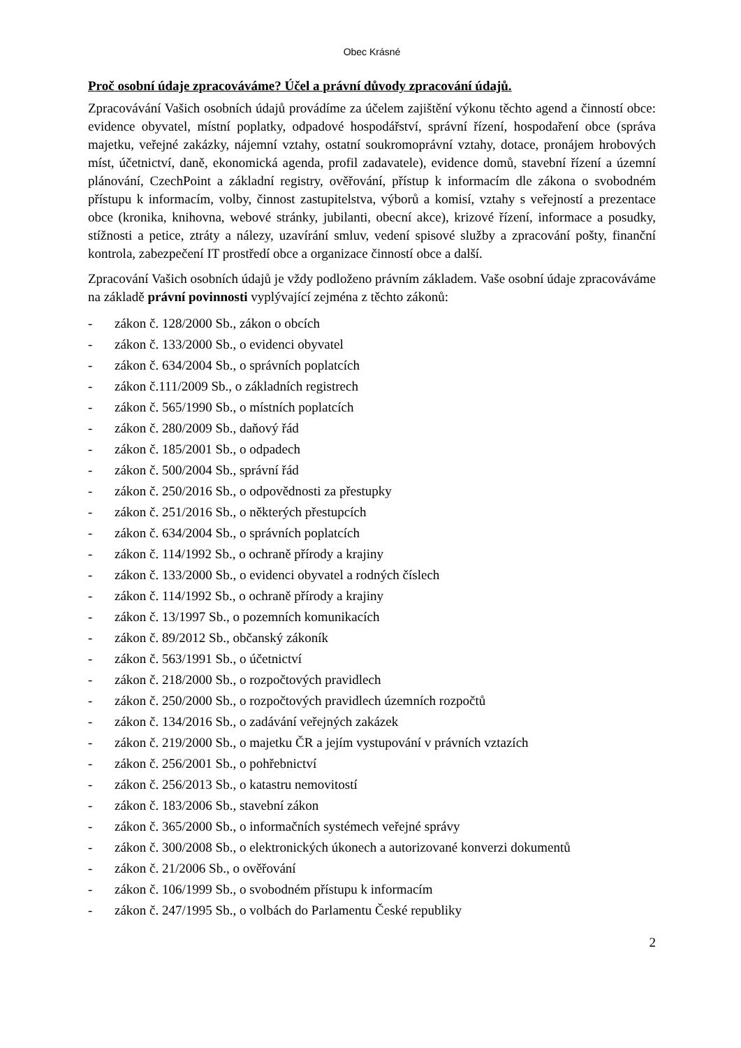Obec Krásné
Proč osobní údaje zpracováváme? Účel a právní důvody zpracování údajů.
Zpracovávání Vašich osobních údajů provádíme za účelem zajištění výkonu těchto agend a činností obce: evidence obyvatel, místní poplatky, odpadové hospodářství, správní řízení, hospodaření obce (správa majetku, veřejné zakázky, nájemní vztahy, ostatní soukromoprávní vztahy, dotace, pronájem hrobových míst, účetnictví, daně, ekonomická agenda, profil zadavatele), evidence domů, stavební řízení a územní plánování, CzechPoint a základní registry, ověřování, přístup k informacím dle zákona o svobodném přístupu k informacím, volby, činnost zastupitelstva, výborů a komisí, vztahy s veřejností a prezentace obce (kronika, knihovna, webové stránky, jubilanti, obecní akce), krizové řízení, informace a posudky, stížnosti a petice, ztráty a nálezy, uzavírání smluv, vedení spisové služby a zpracování pošty, finanční kontrola, zabezpečení IT prostředí obce a organizace činností obce a další.
Zpracování Vašich osobních údajů je vždy podloženo právním základem. Vaše osobní údaje zpracováváme na základě právní povinnosti vyplývající zejména z těchto zákonů:
- zákon č. 128/2000 Sb., zákon o obcích
- zákon č. 133/2000 Sb., o evidenci obyvatel
- zákon č. 634/2004 Sb., o správních poplatcích
- zákon č.111/2009 Sb., o základních registrech
- zákon č. 565/1990 Sb., o místních poplatcích
- zákon č. 280/2009 Sb., daňový řád
- zákon č. 185/2001 Sb., o odpadech
- zákon č. 500/2004 Sb., správní řád
- zákon č. 250/2016 Sb., o odpovědnosti za přestupky
- zákon č. 251/2016 Sb., o některých přestupcích
- zákon č. 634/2004 Sb., o správních poplatcích
- zákon č. 114/1992 Sb., o ochraně přírody a krajiny
- zákon č. 133/2000 Sb., o evidenci obyvatel a rodných číslech
- zákon č. 114/1992 Sb., o ochraně přírody a krajiny
- zákon č. 13/1997 Sb., o pozemních komunikacích
- zákon č. 89/2012 Sb., občanský zákoník
- zákon č. 563/1991 Sb., o účetnictví
- zákon č. 218/2000 Sb., o rozpočtových pravidlech
- zákon č. 250/2000 Sb., o rozpočtových pravidlech územních rozpočtů
- zákon č. 134/2016 Sb., o zadávání veřejných zakázek
- zákon č. 219/2000 Sb., o majetku ČR a jejím vystupování v právních vztazích
- zákon č. 256/2001 Sb., o pohřebnictví
- zákon č. 256/2013 Sb., o katastru nemovitostí
- zákon č. 183/2006 Sb., stavební zákon
- zákon č. 365/2000 Sb., o informačních systémech veřejné správy
- zákon č. 300/2008 Sb., o elektronických úkonech a autorizované konverzi dokumentů
- zákon č. 21/2006 Sb., o ověřování
- zákon č. 106/1999 Sb., o svobodném přístupu k informacím
- zákon č. 247/1995 Sb., o volbách do Parlamentu České republiky
2